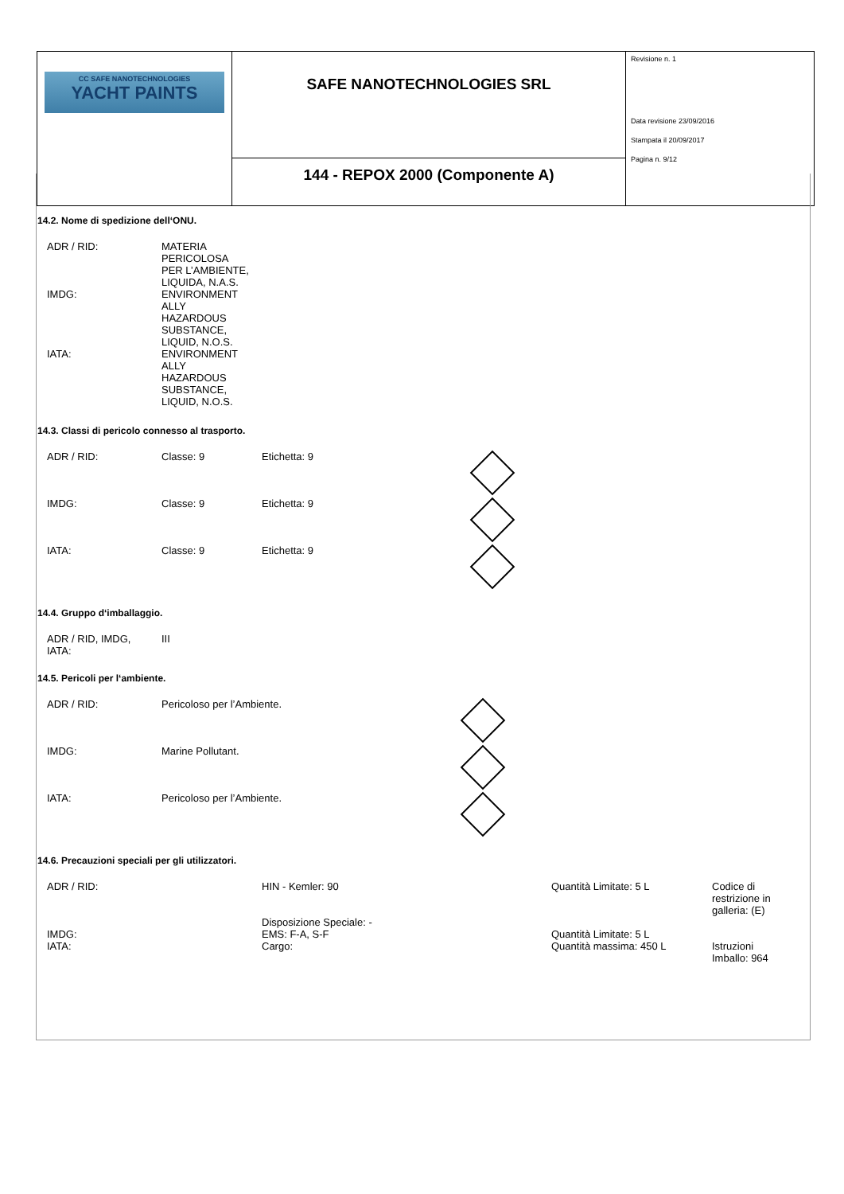| CC SAFE NANOTECHNOLOGIES YACHT PAINTS | SAFE NANOTECHNOLOGIES SRL | Revisione n. 1 Data revisione 23/09/2016 Stampata il 20/09/2017 Pagina n. 9/12 |
| | 144 - REPOX 2000 (Componente A) | |
14.2. Nome di spedizione dell‘ONU.
| ADR / RID: | MATERIA PERICOLOSA PER L’AMBIENTE, LIQUIDA, N.A.S. |
| IMDG: | ENVIRONMENT ALLY HAZARDOUS SUBSTANCE, LIQUID, N.O.S. |
| IATA: | ENVIRONMENT ALLY HAZARDOUS SUBSTANCE, LIQUID, N.O.S. |
14.3. Classi di pericolo connesso al trasporto.
| ADR / RID: | Classe: 9 | Etichetta: 9 | |
| IMDG: | Classe: 9 | Etichetta: 9 | |
| IATA: | Classe: 9 | Etichetta: 9 | |
14.4. Gruppo d‘imballaggio.
| ADR / RID, IMDG, IATA: | III |
14.5. Pericoli per l‘ambiente.
| ADR / RID: | Pericoloso per l’Ambiente. | |
| IMDG: | Marine Pollutant. | |
| IATA: | Pericoloso per l’Ambiente. | |
14.6. Precauzioni speciali per gli utilizzatori.
| ADR / RID: | HIN - Kemler: 90 | Quantità Limitate: 5 L | Codice di restrizione in galleria: (E) |
| | Disposizione Speciale: - | | |
| IMDG: | EMS: F-A, S-F | Quantità Limitate: 5 L | |
| IATA: | Cargo: | Quantità massima: 450 L | Istruzioni Imballo: 964 |